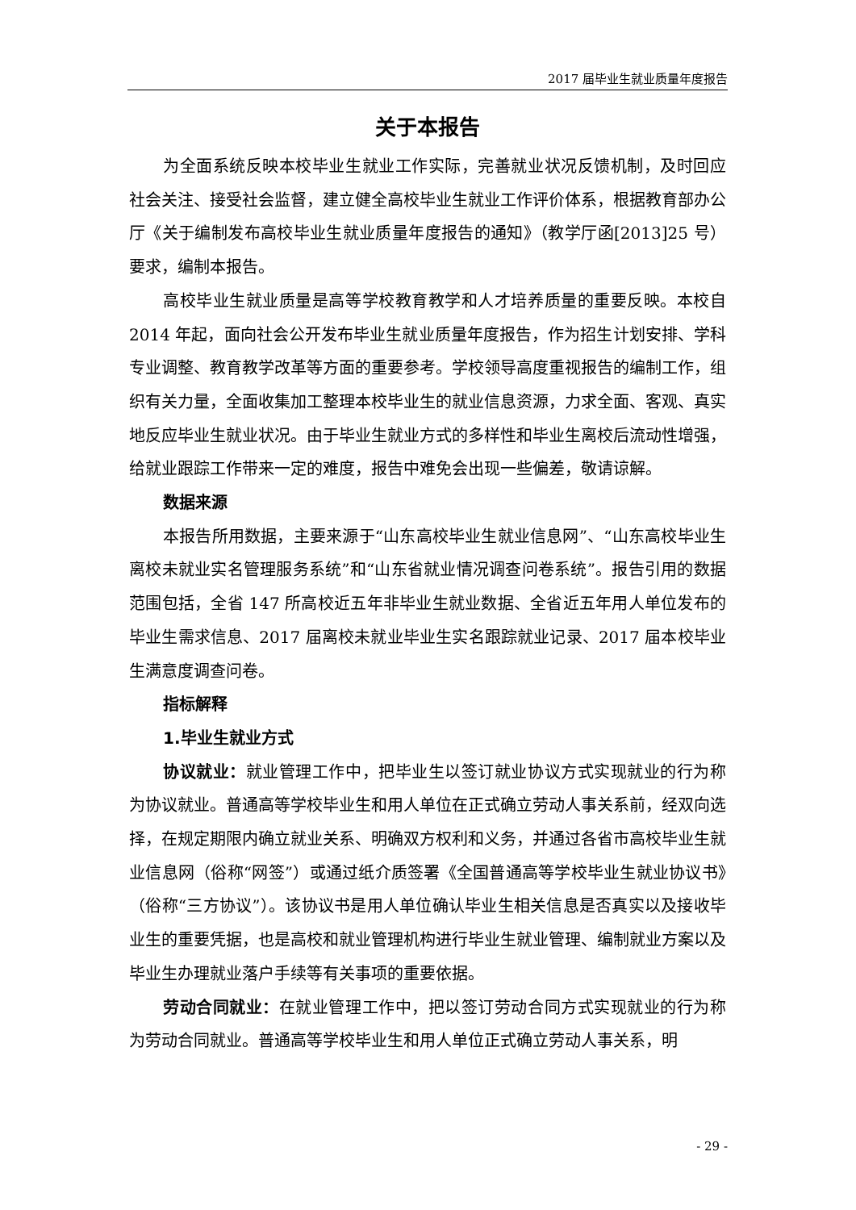2017 届毕业生就业质量年度报告
关于本报告
为全面系统反映本校毕业生就业工作实际，完善就业状况反馈机制，及时回应社会关注、接受社会监督，建立健全高校毕业生就业工作评价体系，根据教育部办公厅《关于编制发布高校毕业生就业质量年度报告的通知》（教学厅函[2013]25 号）要求，编制本报告。
高校毕业生就业质量是高等学校教育教学和人才培养质量的重要反映。本校自 2014 年起，面向社会公开发布毕业生就业质量年度报告，作为招生计划安排、学科专业调整、教育教学改革等方面的重要参考。学校领导高度重视报告的编制工作，组织有关力量，全面收集加工整理本校毕业生的就业信息资源，力求全面、客观、真实地反应毕业生就业状况。由于毕业生就业方式的多样性和毕业生离校后流动性增强，给就业跟踪工作带来一定的难度，报告中难免会出现一些偏差，敬请谅解。
数据来源
本报告所用数据，主要来源于“山东高校毕业生就业信息网”、“山东高校毕业生离校未就业实名管理服务系统”和“山东省就业情况调查问卷系统”。报告引用的数据范围包括，全省 147 所高校近五年非毕业生就业数据、全省近五年用人单位发布的毕业生需求信息、2017 届离校未就业毕业生实名跟踪就业记录、2017 届本校毕业生满意度调查问卷。
指标解释
1.毕业生就业方式
协议就业：就业管理工作中，把毕业生以签订就业协议方式实现就业的行为称为协议就业。普通高等学校毕业生和用人单位在正式确立劳动人事关系前，经双向选择，在规定期限内确立就业关系、明确双方权利和义务，并通过各省市高校毕业生就业信息网（俗称“网签”）或通过纸介质签署《全国普通高等学校毕业生就业协议书》（俗称“三方协议”）。该协议书是用人单位确认毕业生相关信息是否真实以及接收毕业生的重要凭据，也是高校和就业管理机构进行毕业生就业管理、编制就业方案以及毕业生办理就业落户手续等有关事项的重要依据。
劳动合同就业：在就业管理工作中，把以签订劳动合同方式实现就业的行为称为劳动合同就业。普通高等学校毕业生和用人单位正式确立劳动人事关系，明
- 29 -